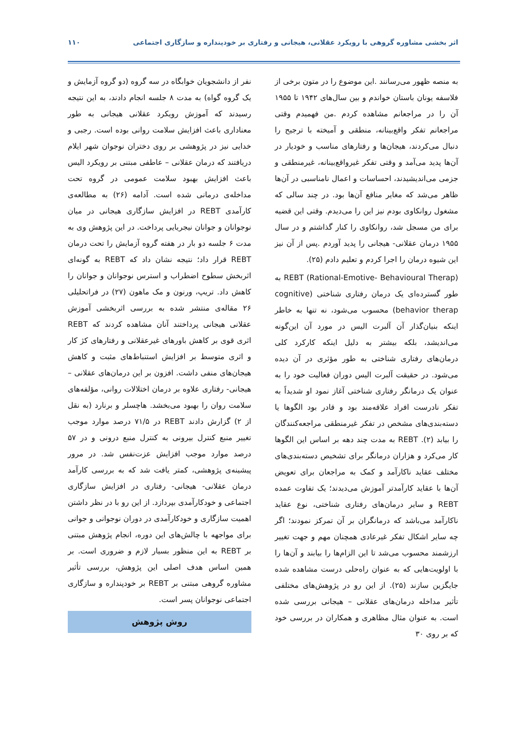اثر بخشی مشاوره گروهی با رویکرد عقلانی، هیجانی و رفتاری بر خودپنداره و سازگاری اجتماعی ۱۱۰
به منصه ظهور می‌رسانند .این موضوع را در متون برخی از فلاسفه یونان باستان خواندم و بین سال‌های ۱۹۴۲ تا ۱۹۵۵ آن را در مراجعانم مشاهده کردم .من فهمیدم وقتی مراجعانم تفکر واقع‌بینانه، منطقی و آمیخته با ترجیح را دنبال می‌کردند، هیجان‌ها و رفتارهای مناسب و خودیار در آن‌ها پدید می‌آمد و وقتی تفکر غیرواقع‌بینانه، غیرمنطقی و جزمی می‌اندیشیدند، احساسات و اعمال نامناسبی در آن‌ها ظاهر می‌شد که مغایر منافع آن‌ها بود. در چند سالی که مشغول روانکاوی بودم نیز این را می‌دیدم. وقتی این قضیه برای من مسجل شد، روانکاوی را کنار گذاشتم و در سال ۱۹۵۵ درمان عقلانی- هیجانی را پدید آوردم .پس از آن نیز این شیوه درمان را اجرا کردم و تعلیم دادم (۲۵).
REBT (Rational-Emotive- Behavioural Therap) به طور گسترده‌ای یک درمان رفتاری شناختی (cognitive behavior therap) محسوب می‌شود، نه تنها به خاطر اینکه بنیان‌گذار آن آلبرت الیس در مورد آن این‌گونه می‌اندیشد، بلکه بیشتر به دلیل اینکه کارکرد کلی درمان‌های رفتاری شناختی به طور مؤثری در آن دیده می‌شود. در حقیقت آلبرت الیس دوران فعالیت خود را به عنوان یک درمانگر رفتاری شناختی آغاز نمود او شدیداً به تفکر نادرست افراد علاقه‌مند بود و قادر بود الگوها یا دسته‌بندی‌های مشخص در تفکر غیرمنطقی مراجعه‌کنندگان را بیابد (۲). REBT به مدت چند دهه بر اساس این الگوها کار می‌کرد و هزاران درمانگر برای تشخیص دسته‌بندی‌های مختلف عقاید ناکارآمد و کمک به مراجعان برای تعویض آن‌ها با عقاید کارآمدتر آموزش می‌دیدند؛ یک تفاوت عمده REBT و سایر درمان‌های رفتاری شناختی، نوع عقاید ناکارآمد می‌باشد که درمانگران بر آن تمرکز نمودند؛ اگر چه سایر اشکال تفکر غیرعادی همچنان مهم و جهت تغییر ارزشمند محسوب می‌شد تا این الزام‌ها را بیابند و آن‌ها را با اولویت‌هایی که به عنوان راه‌حلی درست مشاهده شده جایگزین سازند (۲۵). از این رو در پژوهش‌های مختلفی تأثیر مداخله درمان‌های عقلانی – هیجانی بررسی شده است. به عنوان مثال مظاهری و همکاران در بررسی خود که بر روی ۳۰
نفر از دانشجویان خوابگاه در سه گروه (دو گروه آزمایش و یک گروه گواه) به مدت ۸ جلسه انجام دادند، به این نتیجه رسیدند که آموزش رویکرد عقلانی هیجانی به طور معناداری باعث افزایش سلامت روانی بوده است. رجبی و خدایی نیز در پژوهشی بر روی دختران نوجوان شهر ایلام دریافتند که درمان عقلانی – عاطفی مبتنی بر رویکرد الیس باعث افزایش بهبود سلامت عمومی در گروه تحت مداخله‌ی درمانی شده است. آدامه (۲۶) به مطالعه‌ی کارآمدی REBT در افزایش سازگاری هیجانی در میان نوجوانان و جوانان نیجریایی پرداخت. در این پژوهش وی به مدت ۶ جلسه دو بار در هفته گروه آزمایش را تحت درمان REBT قرار داد؛ نتیجه نشان داد که REBT به گونه‌ای اثربخش سطوح اضطراب و استرس نوجوانان و جوانان را کاهش داد. تریپ، ورنون و مک ماهون (۲۷) در فراتحلیلی ۲۶ مقاله‌ی منتشر شده به بررسی اثربخشی آموزش عقلانی هیجانی پرداختند آنان مشاهده کردند که REBT اثری قوی بر کاهش باورهای غیرعقلانی و رفتارهای کژ کار و اثری متوسط بر افزایش استنباط‌های مثبت و کاهش هیجان‌های منفی داشت. افزون بر این درمان‌های عقلانی – هیجانی- رفتاری علاوه بر درمان اختلالات روانی، مؤلفه‌های سلامت روان را بهبود می‌بخشد. هاچسلر و برنارد (به نقل از ۲) گزارش دادند REBT در ۷۱/۵ درصد موارد موجب تغییر منبع کنترل بیرونی به کنترل منبع درونی و در ۵۷ درصد موارد موجب افزایش عزت‌نفس شد. در مرور پیشینه‌ی پژوهشی، کمتر یافت شد که به بررسی کارآمد درمان عقلانی- هیجانی- رفتاری در افزایش سازگاری اجتماعی و خودکارآمدی بپردازد. از این رو با در نظر داشتن اهمیت سازگاری و خودکارآمدی در دوران نوجوانی و جوانی برای مواجهه با چالش‌های این دوره، انجام پژوهش مبتنی بر REBT به این منظور بسیار لازم و ضروری است. بر همین اساس هدف اصلی این پژوهش، بررسی تأثیر مشاوره گروهی مبتنی بر REBT بر خودپنداره و سازگاری اجتماعی نوجوانان پسر است.
روش پژوهش